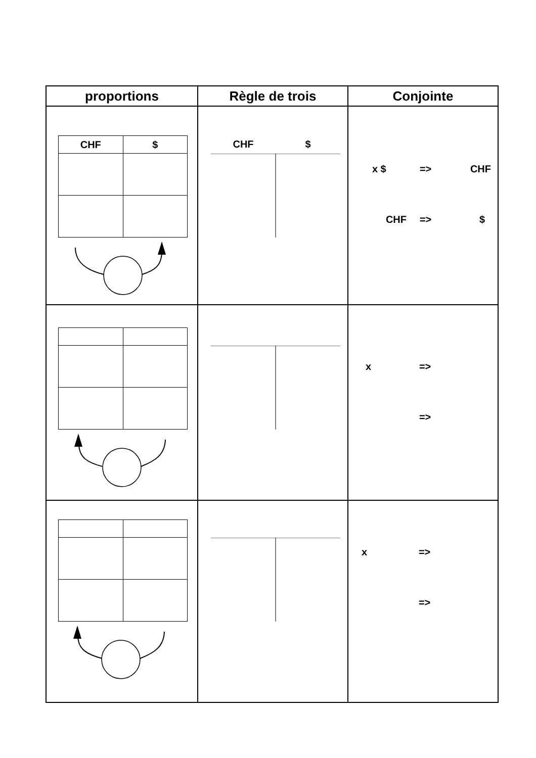| proportions | Règle de trois | Conjointe |
| --- | --- | --- |
| / CHF / $ / | CHF $ | x $ => CHF CHF => $ |
| | | x => => |
| | | x => => |